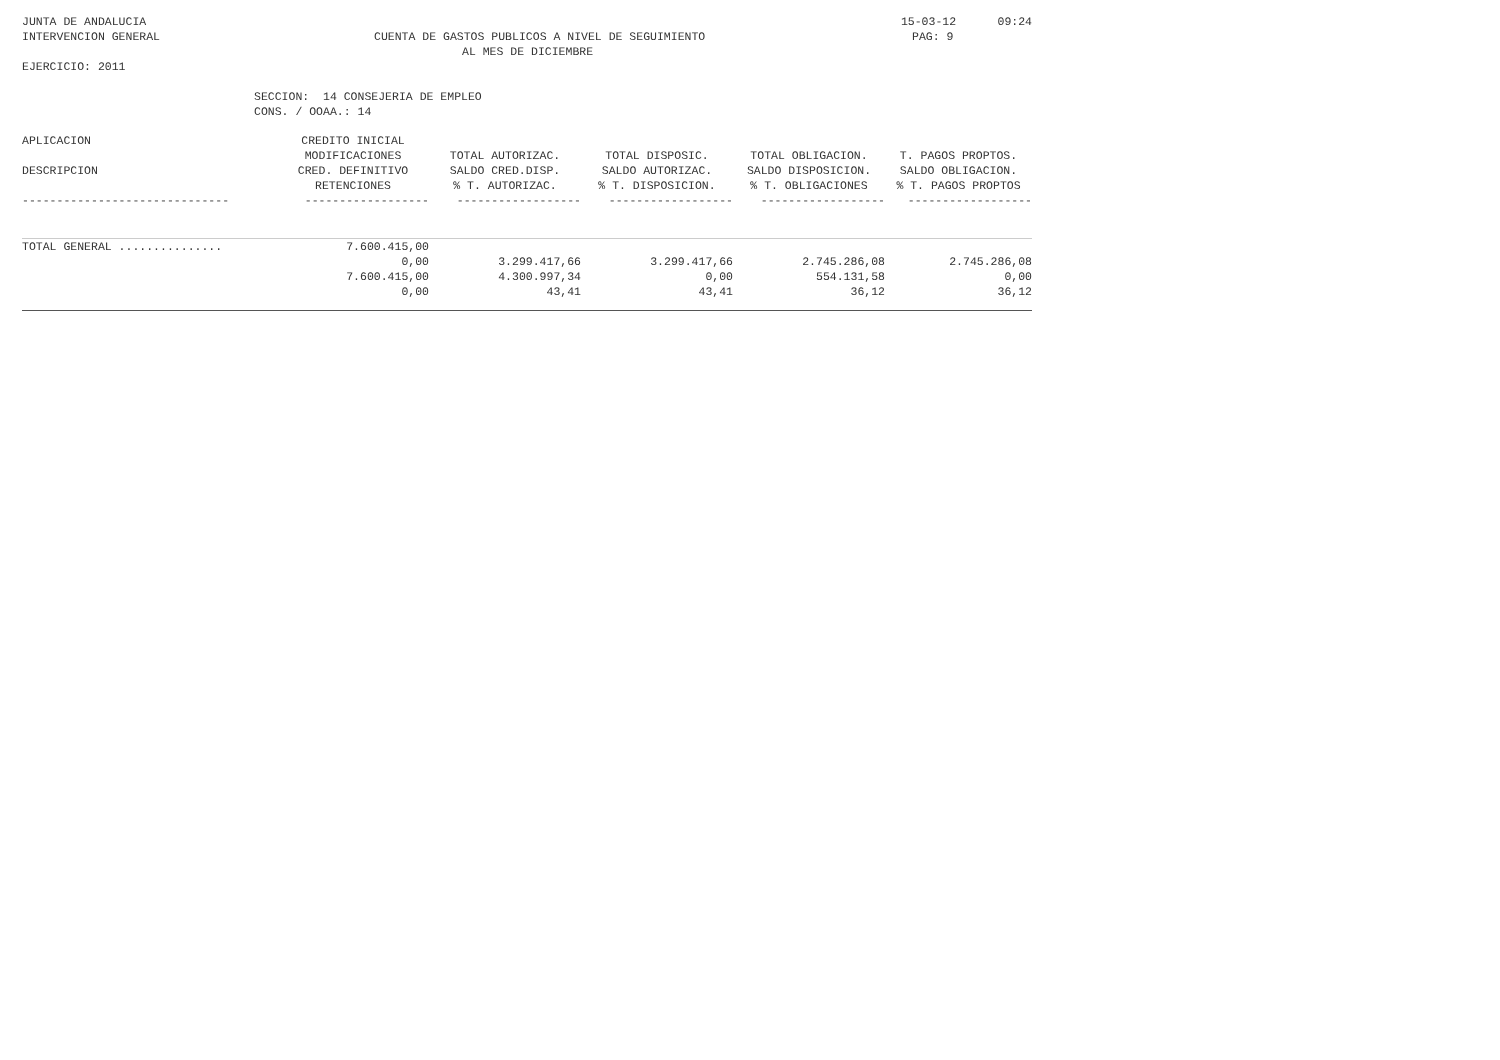JUNTA DE ANDALUCIA 15-03-12 09:24
INTERVENCION GENERAL CUENTA DE GASTOS PUBLICOS A NIVEL DE SEGUIMIENTO PAG: 9
AL MES DE DICIEMBRE
EJERCICIO: 2011
SECCION: 14 CONSEJERIA DE EMPLEO
CONS. / OOAA.: 14
| APLICACION | CREDITO INICIAL | | | | |
| --- | --- | --- | --- | --- | --- |
| | MODIFICACIONES | TOTAL AUTORIZAC. | TOTAL DISPOSIC. | TOTAL OBLIGACION. | T. PAGOS PROPTOS. |
| DESCRIPCION | CRED. DEFINITIVO | SALDO CRED.DISP. | SALDO AUTORIZAC. | SALDO DISPOSICION. | SALDO OBLIGACION. |
| | RETENCIONES | % T. AUTORIZAC. | % T. DISPOSICION. | % T. OBLIGACIONES | % T. PAGOS PROPTOS |
| ------------------------------ | ------------------ | ------------------ | ------------------ | ------------------ | ------------------ |
| TOTAL GENERAL ............... | 7.600.415,00 | | | | |
| | 0,00 | 3.299.417,66 | 3.299.417,66 | 2.745.286,08 | 2.745.286,08 |
| | 7.600.415,00 | 4.300.997,34 | 0,00 | 554.131,58 | 0,00 |
| | 0,00 | 43,41 | 43,41 | 36,12 | 36,12 |